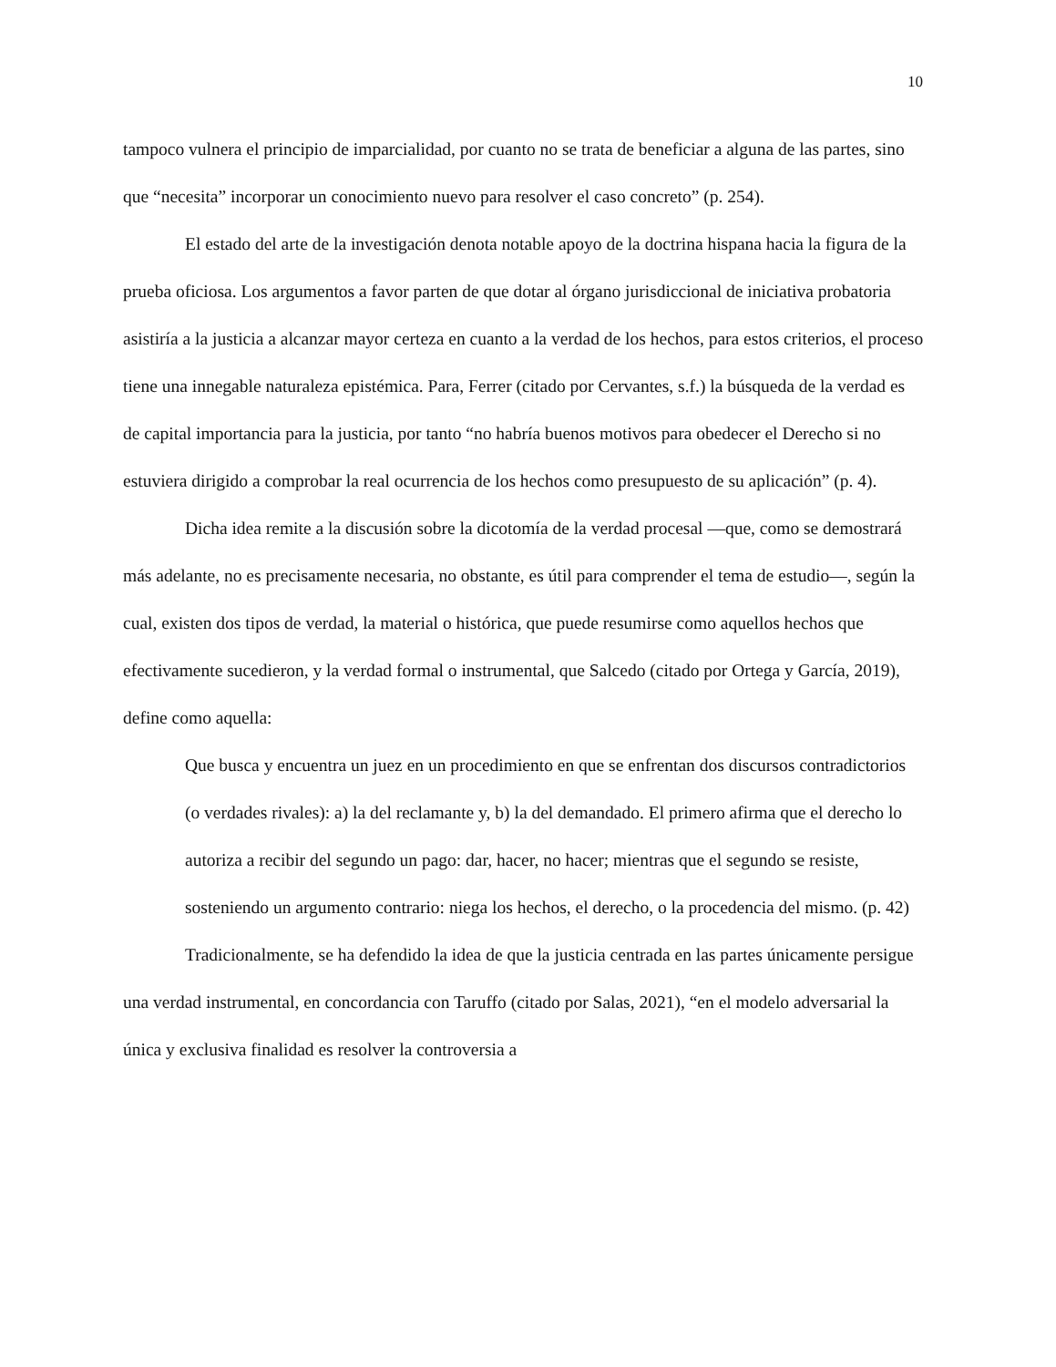10
tampoco vulnera el principio de imparcialidad, por cuanto no se trata de beneficiar a alguna de las partes, sino que “necesita” incorporar un conocimiento nuevo para resolver el caso concreto” (p. 254).
El estado del arte de la investigación denota notable apoyo de la doctrina hispana hacia la figura de la prueba oficiosa. Los argumentos a favor parten de que dotar al órgano jurisdiccional de iniciativa probatoria asistiría a la justicia a alcanzar mayor certeza en cuanto a la verdad de los hechos, para estos criterios, el proceso tiene una innegable naturaleza epistémica. Para, Ferrer (citado por Cervantes, s.f.) la búsqueda de la verdad es de capital importancia para la justicia, por tanto “no habría buenos motivos para obedecer el Derecho si no estuviera dirigido a comprobar la real ocurrencia de los hechos como presupuesto de su aplicación” (p. 4).
Dicha idea remite a la discusión sobre la dicotomía de la verdad procesal —que, como se demostrará más adelante, no es precisamente necesaria, no obstante, es útil para comprender el tema de estudio—, según la cual, existen dos tipos de verdad, la material o histórica, que puede resumirse como aquellos hechos que efectivamente sucedieron, y la verdad formal o instrumental, que Salcedo (citado por Ortega y García, 2019), define como aquella:
Que busca y encuentra un juez en un procedimiento en que se enfrentan dos discursos contradictorios (o verdades rivales): a) la del reclamante y, b) la del demandado. El primero afirma que el derecho lo autoriza a recibir del segundo un pago: dar, hacer, no hacer; mientras que el segundo se resiste, sosteniendo un argumento contrario: niega los hechos, el derecho, o la procedencia del mismo. (p. 42)
Tradicionalmente, se ha defendido la idea de que la justicia centrada en las partes únicamente persigue una verdad instrumental, en concordancia con Taruffo (citado por Salas, 2021), “en el modelo adversarial la única y exclusiva finalidad es resolver la controversia a